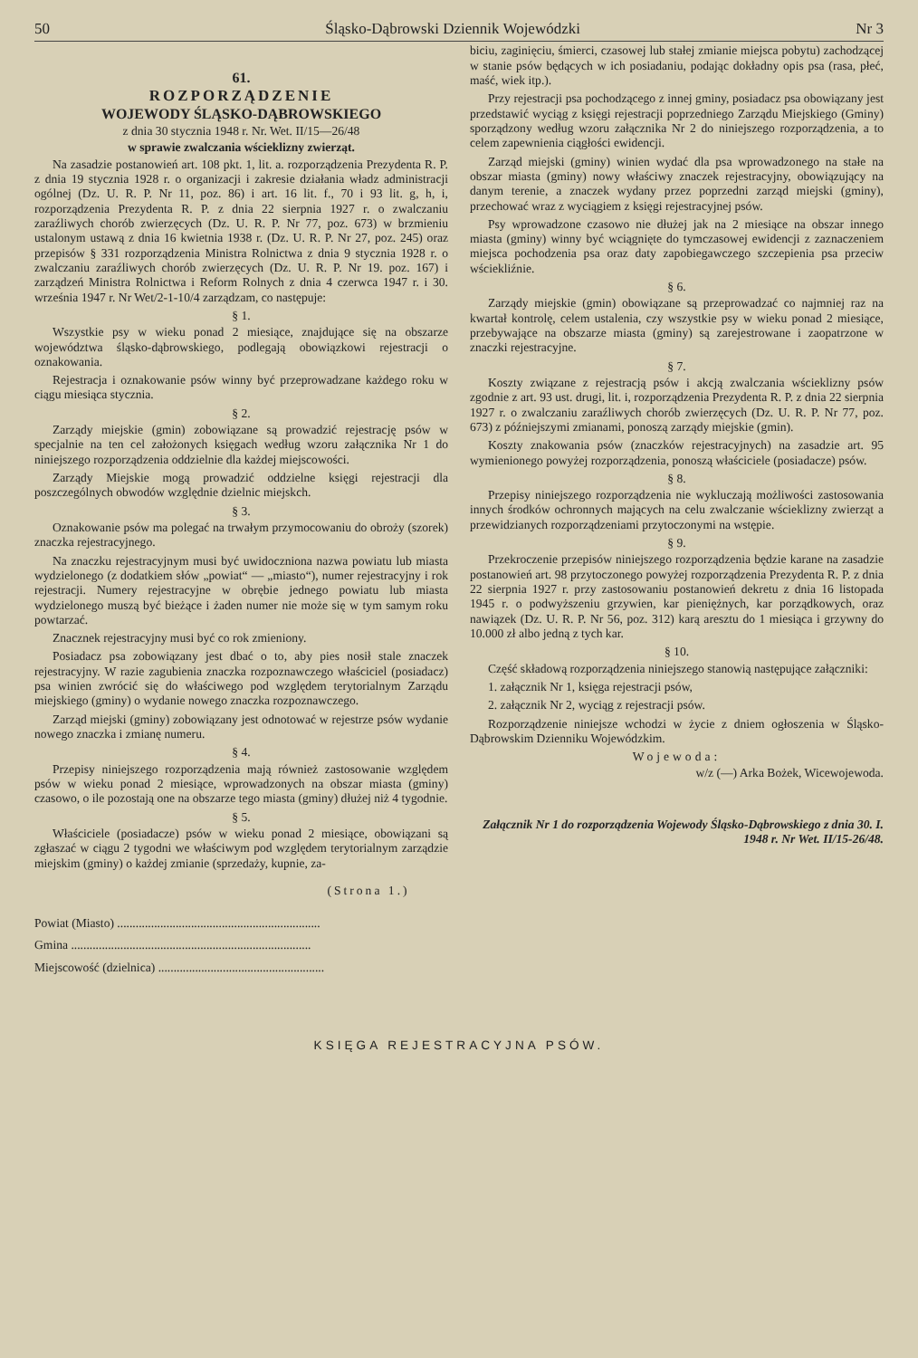50 Śląsko-Dąbrowski Dziennik Wojewódzki Nr 3
61.
ROZPORZĄDZENIE
WOJEWODY ŚLĄSKO-DĄBROWSKIEGO
z dnia 30 stycznia 1948 r. Nr. Wet. II/15—26/48
w sprawie zwalczania wścieklizny zwierząt.
Na zasadzie postanowień art. 108 pkt. 1, lit. a. rozporządzenia Prezydenta R. P. z dnia 19 stycznia 1928 r. o organizacji i zakresie działania władz administracji ogólnej (Dz. U. R. P. Nr 11, poz. 86) i art. 16 lit. f., 70 i 93 lit. g, h, i, rozporządzenia Prezydenta R. P. z dnia 22 sierpnia 1927 r. o zwalczaniu zaraźliwych chorób zwierzęcych (Dz. U. R. P. Nr 77, poz. 673) w brzmieniu ustalonym ustawą z dnia 16 kwietnia 1938 r. (Dz. U. R. P. Nr 27, poz. 245) oraz przepisów § 331 rozporządzenia Ministra Rolnictwa z dnia 9 stycznia 1928 r. o zwalczaniu zaraźliwych chorób zwierzęcych (Dz. U. R. P. Nr 19. poz. 167) i zarządzeń Ministra Rolnictwa i Reform Rolnych z dnia 4 czerwca 1947 r. i 30. września 1947 r. Nr Wet/2-1-10/4 zarządzam, co następuje:
§ 1.
Wszystkie psy w wieku ponad 2 miesiące, znajdujące się na obszarze województwa śląsko-dąbrowskiego, podlegają obowiązkowi rejestracji o oznakowania.
Rejestracja i oznakowanie psów winny być przeprowadzane każdego roku w ciągu miesiąca stycznia.
§ 2.
Zarządy miejskie (gmin) zobowiązane są prowadzić rejestrację psów w specjalnie na ten cel założonych księgach według wzoru załącznika Nr 1 do niniejszego rozporządzenia oddzielnie dla każdej miejscowości.
Zarządy Miejskie mogą prowadzić oddzielne księgi rejestracji dla poszczególnych obwodów względnie dzielnic miejskch.
§ 3.
Oznakowanie psów ma polegać na trwałym przymocowaniu do obroży (szorek) znaczka rejestracyjnego.
Na znaczku rejestracyjnym musi być uwidoczniona nazwa powiatu lub miasta wydzielonego (z dodatkiem słów „powiat“ — „miasto“), numer rejestracyjny i rok rejestracji. Numery rejestracyjne w obrębie jednego powiatu lub miasta wydzielonego muszą być bieżące i żaden numer nie może się w tym samym roku powtarzać.
Znacznek rejestracyjny musi być co rok zmieniony.
Posiadacz psa zobowiązany jest dbać o to, aby pies nosił stale znaczek rejestracyjny. W razie zagubienia znaczka rozpoznawczego właściciel (posiadacz) psa winien zwrócić się do właściwego pod względem terytorialnym Zarządu miejskiego (gminy) o wydanie nowego znaczka rozpoznawczego.
Zarząd miejski (gminy) zobowiązany jest odnotować w rejestrze psów wydanie nowego znaczka i zmianę numeru.
§ 4.
Przepisy niniejszego rozporządzenia mają również zastosowanie względem psów w wieku ponad 2 miesiące, wprowadzonych na obszar miasta (gminy) czasowo, o ile pozostają one na obszarze tego miasta (gminy) dłużej niż 4 tygodnie.
§ 5.
Właściciele (posiadacze) psów w wieku ponad 2 miesiące, obowiązani są zgłaszać w ciągu 2 tygodni we właściwym pod względem terytorialnym zarządzie miejskim (gminy) o każdej zmianie (sprzedaży, kupnie, za-
biciu, zaginięciu, śmierci, czasowej lub stałej zmianie miejsca pobytu) zachodzącej w stanie psów będących w ich posiadaniu, podając dokładny opis psa (rasa, płeć, maść, wiek itp.).
Przy rejestracji psa pochodzącego z innej gminy, posiadacz psa obowiązany jest przedstawić wyciąg z księgi rejestracji poprzedniego Zarządu Miejskiego (Gminy) sporządzony według wzoru załącznika Nr 2 do niniejszego rozporządzenia, a to celem zapewnienia ciągłości ewidencji.
Zarząd miejski (gminy) winien wydać dla psa wprowadzonego na stałe na obszar miasta (gminy) nowy właściwy znaczek rejestracyjny, obowiązujący na danym terenie, a znaczek wydany przez poprzedni zarząd miejski (gminy), przechować wraz z wyciągiem z księgi rejestracyjnej psów.
Psy wprowadzone czasowo nie dłużej jak na 2 miesiące na obszar innego miasta (gminy) winny być wciągnięte do tymczasowej ewidencji z zaznaczeniem miejsca pochodzenia psa oraz daty zapobiegawczego szczepienia psa przeciw wściekliźnie.
§ 6.
Zarządy miejskie (gmin) obowiązane są przeprowadzać co najmniej raz na kwartał kontrolę, celem ustalenia, czy wszystkie psy w wieku ponad 2 miesiące, przebywające na obszarze miasta (gminy) są zarejestrowane i zaopatrzone w znaczki rejestracyjne.
§ 7.
Koszty związane z rejestracją psów i akcją zwalczania wścieklizny psów zgodnie z art. 93 ust. drugi, lit. i, rozporządzenia Prezydenta R. P. z dnia 22 sierpnia 1927 r. o zwalczaniu zaraźliwych chorób zwierzęcych (Dz. U. R. P. Nr 77, poz. 673) z późniejszymi zmianami, ponoszą zarządy miejskie (gmin).
Koszty znakowania psów (znaczków rejestracyjnych) na zasadzie art. 95 wymienionego powyżej rozporządzenia, ponoszą właściciele (posiadacze) psów.
§ 8.
Przepisy niniejszego rozporządzenia nie wykluczają możliwości zastosowania innych środków ochronnych mających na celu zwalczanie wścieklizny zwierząt a przewidzianych rozporządzeniami przytoczonymi na wstępie.
§ 9.
Przekroczenie przepisów niniejszego rozporządzenia będzie karane na zasadzie postanowień art. 98 przytoczonego powyżej rozporządzenia Prezydenta R. P. z dnia 22 sierpnia 1927 r. przy zastosowaniu postanowień dekretu z dnia 16 listopada 1945 r. o podwyższeniu grzywien, kar pieniężnych, kar porządkowych, oraz nawiązek (Dz. U. R. P. Nr 56, poz. 312) karą aresztu do 1 miesiąca i grzywny do 10.000 zł albo jedną z tych kar.
§ 10.
Część składową rozporządzenia niniejszego stanowią następujące załączniki:
1. załącznik Nr 1, księga rejestracji psów,
2. załącznik Nr 2, wyciąg z rejestracji psów.
Rozporządzenie niniejsze wchodzi w życie z dniem ogłoszenia w Śląsko-Dąbrowskim Dzienniku Wojewódzkim.
Wojewoda:
w/z (—) Arka Bożek, Wicewojewoda.
Załącznik Nr 1 do rozporządzenia Wojewody Śląsko-Dąbrowskiego z dnia 30. I. 1948 r. Nr Wet. II/15-26/48.
(Strona 1.)
Powiat (Miasto) ..................................................................
Gmina ..............................................................................
Miejscowość (dzielnica) ......................................................
KSIĘGA REJESTRACYJNA PSÓW.